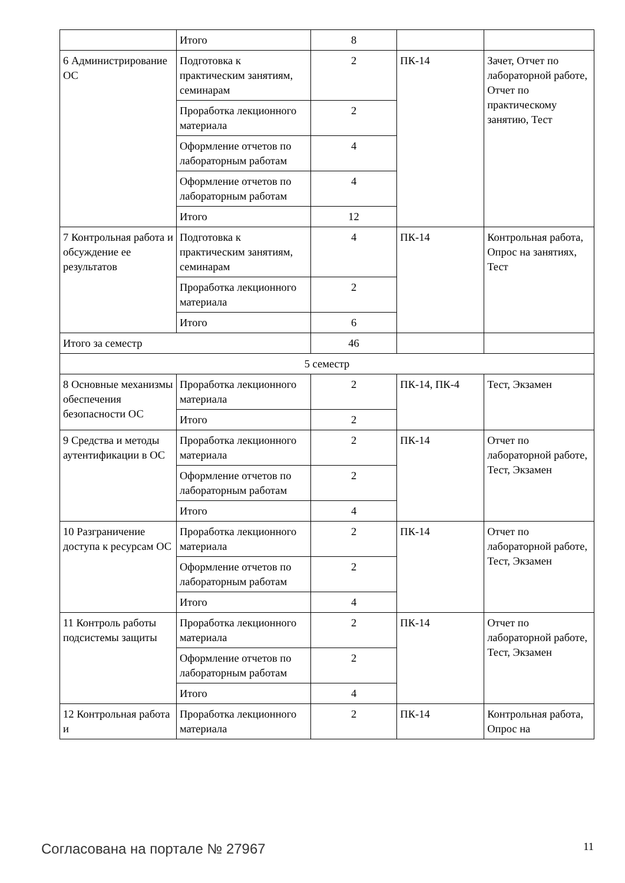| | Итого | 8 | | |
| 6 Администрирование ОС | Подготовка к практическим занятиям, семинарам | 2 | ПК-14 | Зачет, Отчет по лабораторной работе, Отчет по практическому занятию, Тест |
| | Проработка лекционного материала | 2 | | |
| | Оформление отчетов по лабораторным работам | 4 | | |
| | Оформление отчетов по лабораторным работам | 4 | | |
| | Итого | 12 | | |
| 7 Контрольная работа и обсуждение ее результатов | Подготовка к практическим занятиям, семинарам | 4 | ПК-14 | Контрольная работа, Опрос на занятиях, Тест |
| | Проработка лекционного материала | 2 | | |
| | Итого | 6 | | |
| Итого за семестр | | 46 | | |
| 5 семестр | | | | |
| 8 Основные механизмы обеспечения безопасности ОС | Проработка лекционного материала | 2 | ПК-14, ПК-4 | Тест, Экзамен |
| | Итого | 2 | | |
| 9 Средства и методы аутентификации в ОС | Проработка лекционного материала | 2 | ПК-14 | Отчет по лабораторной работе, Тест, Экзамен |
| | Оформление отчетов по лабораторным работам | 2 | | |
| | Итого | 4 | | |
| 10 Разграничение доступа к ресурсам ОС | Проработка лекционного материала | 2 | ПК-14 | Отчет по лабораторной работе, Тест, Экзамен |
| | Оформление отчетов по лабораторным работам | 2 | | |
| | Итого | 4 | | |
| 11 Контроль работы подсистемы защиты | Проработка лекционного материала | 2 | ПК-14 | Отчет по лабораторной работе, Тест, Экзамен |
| | Оформление отчетов по лабораторным работам | 2 | | |
| | Итого | 4 | | |
| 12 Контрольная работа и | Проработка лекционного материала | 2 | ПК-14 | Контрольная работа, Опрос на |
Согласована на портале № 27967 11